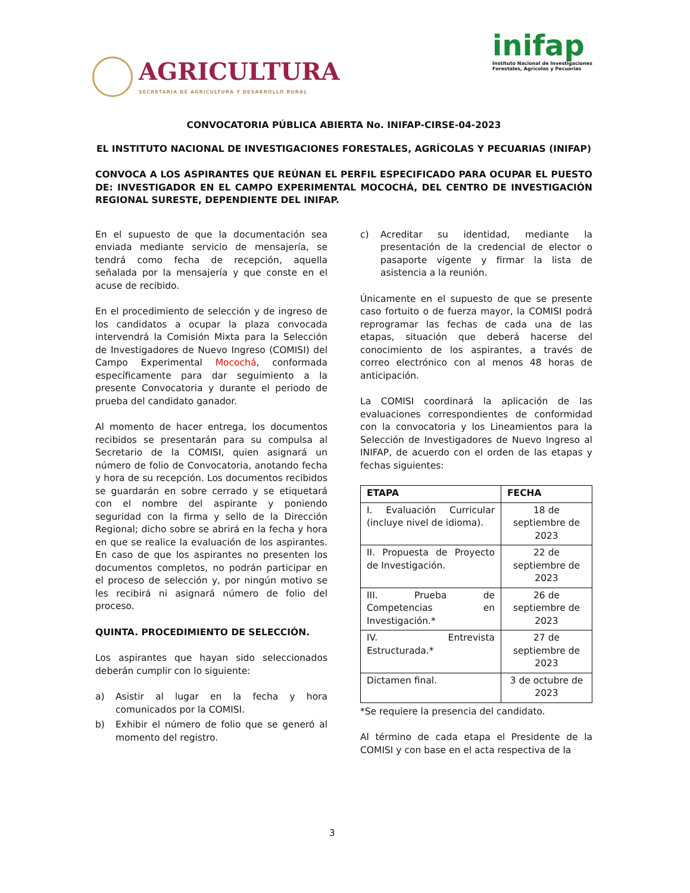AGRICULTURA
SECRETARÍA DE AGRICULTURA Y DESARROLLO RURAL
inifap
Instituto Nacional de Investigaciones
Forestales, Agrícolas y Pecuarias
CONVOCATORIA PÚBLICA ABIERTA No. INIFAP-CIRSE-04-2023
EL INSTITUTO NACIONAL DE INVESTIGACIONES FORESTALES, AGRÍCOLAS Y PECUARIAS (INIFAP)
CONVOCA A LOS ASPIRANTES QUE REÚNAN EL PERFIL ESPECIFICADO PARA OCUPAR EL PUESTO DE: INVESTIGADOR EN EL CAMPO EXPERIMENTAL MOCOCHÁ, DEL CENTRO DE INVESTIGACIÓN REGIONAL SURESTE, DEPENDIENTE DEL INIFAP.
En el supuesto de que la documentación sea enviada mediante servicio de mensajería, se tendrá como fecha de recepción, aquella señalada por la mensajería y que conste en el acuse de recibido.
En el procedimiento de selección y de ingreso de los candidatos a ocupar la plaza convocada intervendrá la Comisión Mixta para la Selección de Investigadores de Nuevo Ingreso (COMISI) del Campo Experimental Mocochá, conformada específicamente para dar seguimiento a la presente Convocatoria y durante el periodo de prueba del candidato ganador.
Al momento de hacer entrega, los documentos recibidos se presentarán para su compulsa al Secretario de la COMISI, quien asignará un número de folio de Convocatoria, anotando fecha y hora de su recepción. Los documentos recibidos se guardarán en sobre cerrado y se etiquetará con el nombre del aspirante y poniendo seguridad con la firma y sello de la Dirección Regional; dicho sobre se abrirá en la fecha y hora en que se realice la evaluación de los aspirantes. En caso de que los aspirantes no presenten los documentos completos, no podrán participar en el proceso de selección y, por ningún motivo se les recibirá ni asignará número de folio del proceso.
QUINTA. PROCEDIMIENTO DE SELECCIÓN.
Los aspirantes que hayan sido seleccionados deberán cumplir con lo siguiente:
a) Asistir al lugar en la fecha y hora comunicados por la COMISI.
b) Exhibir el número de folio que se generó al momento del registro.
c) Acreditar su identidad, mediante la presentación de la credencial de elector o pasaporte vigente y firmar la lista de asistencia a la reunión.
Únicamente en el supuesto de que se presente caso fortuito o de fuerza mayor, la COMISI podrá reprogramar las fechas de cada una de las etapas, situación que deberá hacerse del conocimiento de los aspirantes, a través de correo electrónico con al menos 48 horas de anticipación.
La COMISI coordinará la aplicación de las evaluaciones correspondientes de conformidad con la convocatoria y los Lineamientos para la Selección de Investigadores de Nuevo Ingreso al INIFAP, de acuerdo con el orden de las etapas y fechas siguientes:
| ETAPA | FECHA |
| --- | --- |
| I. Evaluación Curricular (incluye nivel de idioma). | 18 de septiembre de 2023 |
| II. Propuesta de Proyecto de Investigación. | 22 de septiembre de 2023 |
| III. Prueba de Competencias en Investigación.* | 26 de septiembre de 2023 |
| IV. Entrevista Estructurada.* | 27 de septiembre de 2023 |
| Dictamen final. | 3 de octubre de 2023 |
*Se requiere la presencia del candidato.
Al término de cada etapa el Presidente de la COMISI y con base en el acta respectiva de la
3